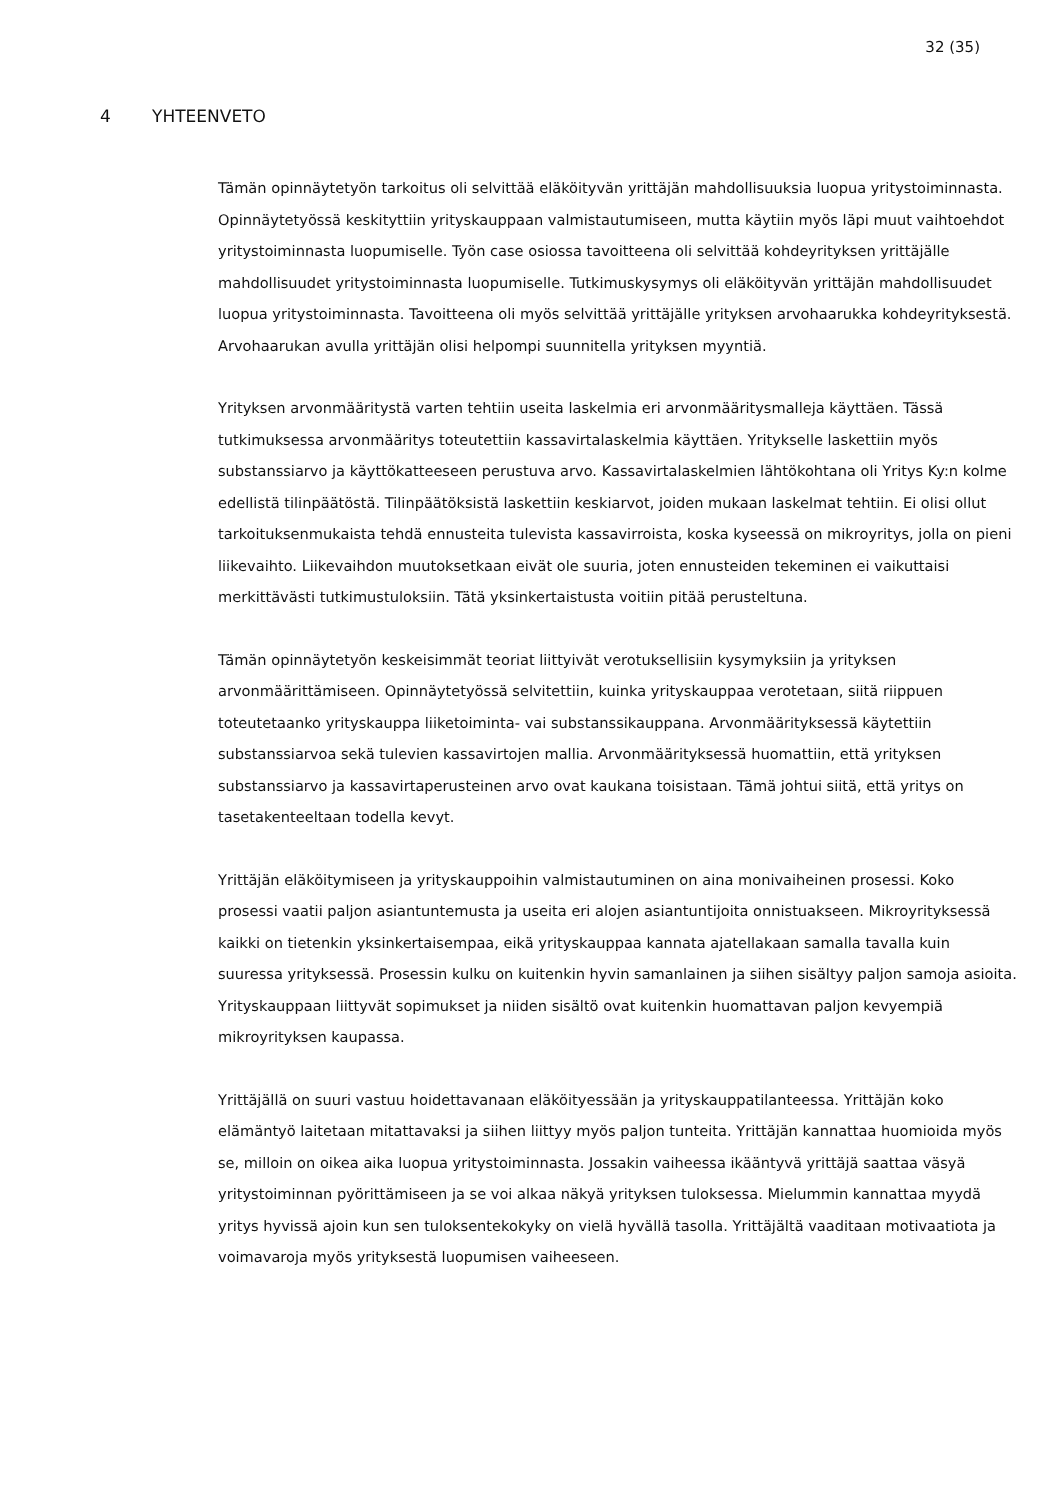32 (35)
4 YHTEENVETO
Tämän opinnäytetyön tarkoitus oli selvittää eläköityvän yrittäjän mahdollisuuksia luopua yritystoiminnasta. Opinnäytetyössä keskityttiin yrityskauppaan valmistautumiseen, mutta käytiin myös läpi muut vaihtoehdot yritystoiminnasta luopumiselle. Työn case osiossa tavoitteena oli selvittää kohdeyrityksen yrittäjälle mahdollisuudet yritystoiminnasta luopumiselle. Tutkimuskysymys oli eläköityvän yrittäjän mahdollisuudet luopua yritystoiminnasta. Tavoitteena oli myös selvittää yrittäjälle yrityksen arvohaarukka kohdeyrityksestä. Arvohaarukan avulla yrittäjän olisi helpompi suunnitella yrityksen myyntiä.
Yrityksen arvonmääritystä varten tehtiin useita laskelmia eri arvonmääritysmalleja käyttäen. Tässä tutkimuksessa arvonmääritys toteutettiin kassavirtalaskelmia käyttäen. Yritykselle laskettiin myös substanssiarvo ja käyttökatteeseen perustuva arvo. Kassavirtalaskelmien lähtökohtana oli Yritys Ky:n kolme edellistä tilinpäätöstä. Tilinpäätöksistä laskettiin keskiarvot, joiden mukaan laskelmat tehtiin. Ei olisi ollut tarkoituksenmukaista tehdä ennusteita tulevista kassavirroista, koska kyseessä on mikroyritys, jolla on pieni liikevaihto. Liikevaihdon muutoksetkaan eivät ole suuria, joten ennusteiden tekeminen ei vaikuttaisi merkittävästi tutkimustuloksiin. Tätä yksinkertaistusta voitiin pitää perusteltuna.
Tämän opinnäytetyön keskeisimmät teoriat liittyivät verotuksellisiin kysymyksiin ja yrityksen arvonmäärittämiseen. Opinnäytetyössä selvitettiin, kuinka yrityskauppaa verotetaan, siitä riippuen toteutetaanko yrityskauppa liiketoiminta- vai substanssikauppana. Arvonmäärityksessä käytettiin substanssiarvoa sekä tulevien kassavirtojen mallia. Arvonmäärityksessä huomattiin, että yrityksen substanssiarvo ja kassavirtaperusteinen arvo ovat kaukana toisistaan. Tämä johtui siitä, että yritys on tasetakenteeltaan todella kevyt.
Yrittäjän eläköitymiseen ja yrityskauppoihin valmistautuminen on aina monivaiheinen prosessi. Koko prosessi vaatii paljon asiantuntemusta ja useita eri alojen asiantuntijoita onnistuakseen. Mikroyrityksessä kaikki on tietenkin yksinkertaisempaa, eikä yrityskauppaa kannata ajatellakaan samalla tavalla kuin suuressa yrityksessä. Prosessin kulku on kuitenkin hyvin samanlainen ja siihen sisältyy paljon samoja asioita. Yrityskauppaan liittyvät sopimukset ja niiden sisältö ovat kuitenkin huomattavan paljon kevyempiä mikroyrityksen kaupassa.
Yrittäjällä on suuri vastuu hoidettavanaan eläköityessään ja yrityskauppatilanteessa. Yrittäjän koko elämäntyö laitetaan mitattavaksi ja siihen liittyy myös paljon tunteita. Yrittäjän kannattaa huomioida myös se, milloin on oikea aika luopua yritystoiminnasta. Jossakin vaiheessa ikääntyvä yrittäjä saattaa väsyä yritystoiminnan pyörittämiseen ja se voi alkaa näkyä yrityksen tuloksessa. Mielummin kannattaa myydä yritys hyvissä ajoin kun sen tuloksentekokyky on vielä hyvällä tasolla. Yrittäjältä vaaditaan motivaatiota ja voimavaroja myös yrityksestä luopumisen vaiheeseen.